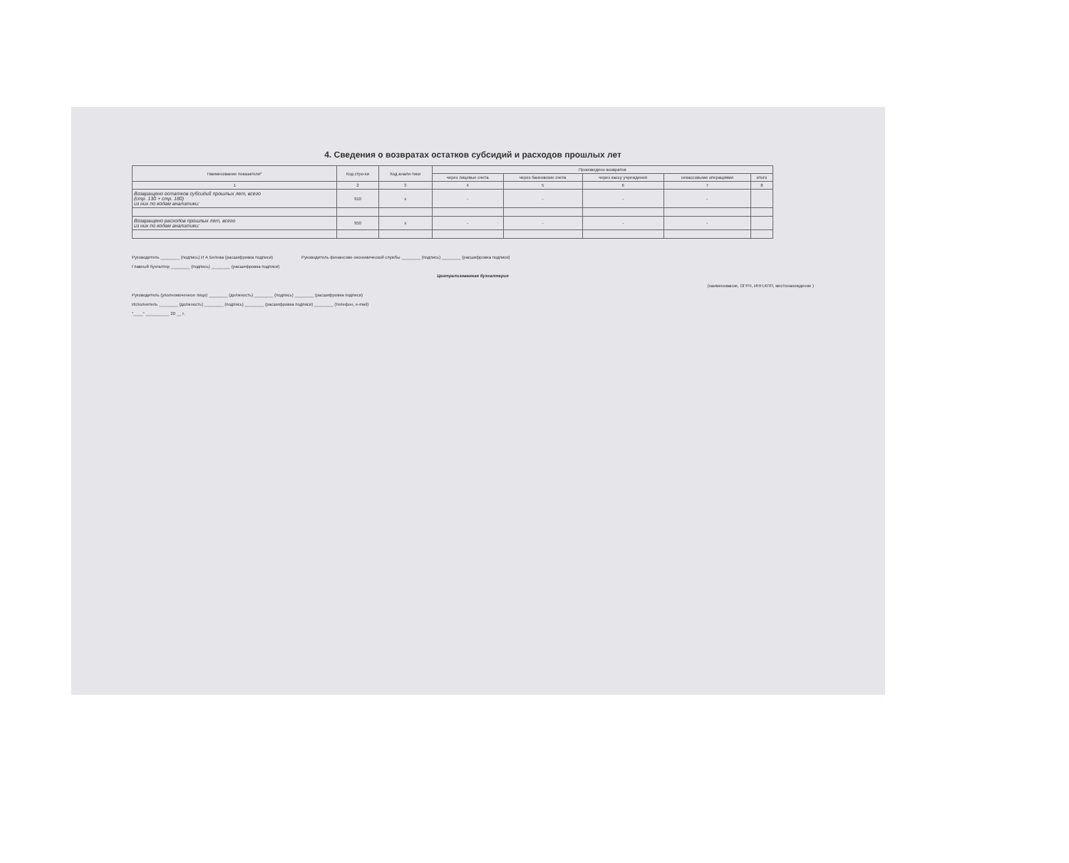4. Сведения о возвратах остатков субсидий и расходов прошлых лет
| Наименование показателя* | Код стро-ки | Код анали-тики | Произведено возвратов | | | | |
| --- | --- | --- | --- | --- | --- | --- | --- |
| | | | через лицевые счета | через банковские счета | через кассу учреждения | некассовыми операциями | итого |
| 1 | 2 | 3 | 4 | 5 | 6 | 7 | 8 |
| Возвращено остатков субсидий прошлых лет, всего (стр. 130 + стр. 180) из них по кодам аналитики: | 910 | х | - | - | - | - | |
| Возвращено расходов прошлых лет, всего из них по кодам аналитики: | 950 | х | - | - | - | - | |
Руководитель ________ (подпись) И А Белева (расшифровка подписи) Руководитель финансово-экономической службы ________ (подпись) ________ (расшифровка подписи)
Главный бухгалтер ________ (подпись) ________ (расшифровка подписи)
Централизованная бухгалтерия
(наименование, ОГРН, ИНН,КПП, местонахождение )
Руководитель (уполномоченное лицо) ________ (должность) ________ (подпись) ________ (расшифровка подписи)
Исполнитель ________ (должность) ________ (подпись) ________ (расшифровка подписи) ________ (телефон, e-mail)
"____" __________ 20 __ г.